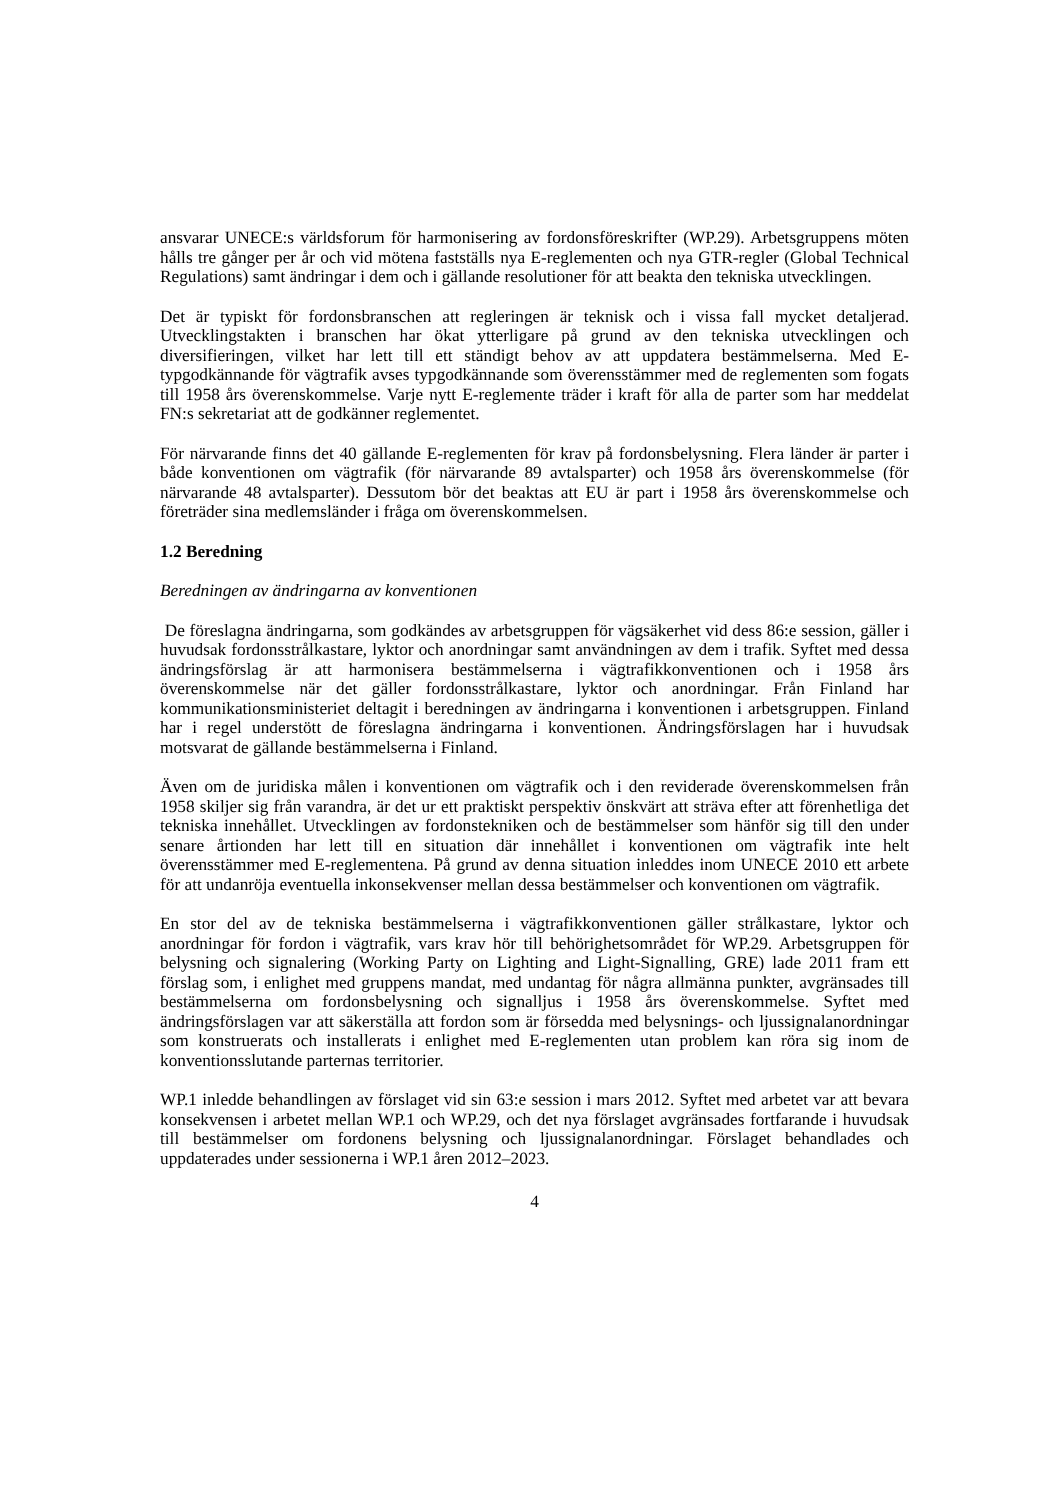ansvarar UNECE:s världsforum för harmonisering av fordonsföreskrifter (WP.29). Arbetsgruppens möten hålls tre gånger per år och vid mötena fastställs nya E-reglementen och nya GTR-regler (Global Technical Regulations) samt ändringar i dem och i gällande resolutioner för att beakta den tekniska utvecklingen.
Det är typiskt för fordonsbranschen att regleringen är teknisk och i vissa fall mycket detaljerad. Utvecklingstakten i branschen har ökat ytterligare på grund av den tekniska utvecklingen och diversifieringen, vilket har lett till ett ständigt behov av att uppdatera bestämmelserna. Med E-typgodkännande för vägtrafik avses typgodkännande som överensstämmer med de reglementen som fogats till 1958 års överenskommelse. Varje nytt E-reglemente träder i kraft för alla de parter som har meddelat FN:s sekretariat att de godkänner reglementet.
För närvarande finns det 40 gällande E-reglementen för krav på fordonsbelysning. Flera länder är parter i både konventionen om vägtrafik (för närvarande 89 avtalsparter) och 1958 års överenskommelse (för närvarande 48 avtalsparter). Dessutom bör det beaktas att EU är part i 1958 års överenskommelse och företräder sina medlemsländer i fråga om överenskommelsen.
1.2 Beredning
Beredningen av ändringarna av konventionen
De föreslagna ändringarna, som godkändes av arbetsgruppen för vägsäkerhet vid dess 86:e session, gäller i huvudsak fordonsstrålkastare, lyktor och anordningar samt användningen av dem i trafik. Syftet med dessa ändringsförslag är att harmonisera bestämmelserna i vägtrafikkonventionen och i 1958 års överenskommelse när det gäller fordonsstrålkastare, lyktor och anordningar. Från Finland har kommunikationsministeriet deltagit i beredningen av ändringarna i konventionen i arbetsgruppen. Finland har i regel understött de föreslagna ändringarna i konventionen. Ändringsförslagen har i huvudsak motsvarat de gällande bestämmelserna i Finland.
Även om de juridiska målen i konventionen om vägtrafik och i den reviderade överenskommelsen från 1958 skiljer sig från varandra, är det ur ett praktiskt perspektiv önskvärt att sträva efter att förenhetliga det tekniska innehållet. Utvecklingen av fordonstekniken och de bestämmelser som hänför sig till den under senare årtionden har lett till en situation där innehållet i konventionen om vägtrafik inte helt överensstämmer med E-reglementena. På grund av denna situation inleddes inom UNECE 2010 ett arbete för att undanröja eventuella inkonsekvenser mellan dessa bestämmelser och konventionen om vägtrafik.
En stor del av de tekniska bestämmelserna i vägtrafikkonventionen gäller strålkastare, lyktor och anordningar för fordon i vägtrafik, vars krav hör till behörighetsområdet för WP.29. Arbetsgruppen för belysning och signalering (Working Party on Lighting and Light-Signalling, GRE) lade 2011 fram ett förslag som, i enlighet med gruppens mandat, med undantag för några allmänna punkter, avgränsades till bestämmelserna om fordonsbelysning och signalljus i 1958 års överenskommelse. Syftet med ändringsförslagen var att säkerställa att fordon som är försedda med belysnings- och ljussignalanordningar som konstruerats och installerats i enlighet med E-reglementen utan problem kan röra sig inom de konventionsslutande parternas territorier.
WP.1 inledde behandlingen av förslaget vid sin 63:e session i mars 2012. Syftet med arbetet var att bevara konsekvensen i arbetet mellan WP.1 och WP.29, och det nya förslaget avgränsades fortfarande i huvudsak till bestämmelser om fordonens belysning och ljussignalanordningar. Förslaget behandlades och uppdaterades under sessionerna i WP.1 åren 2012–2023.
4